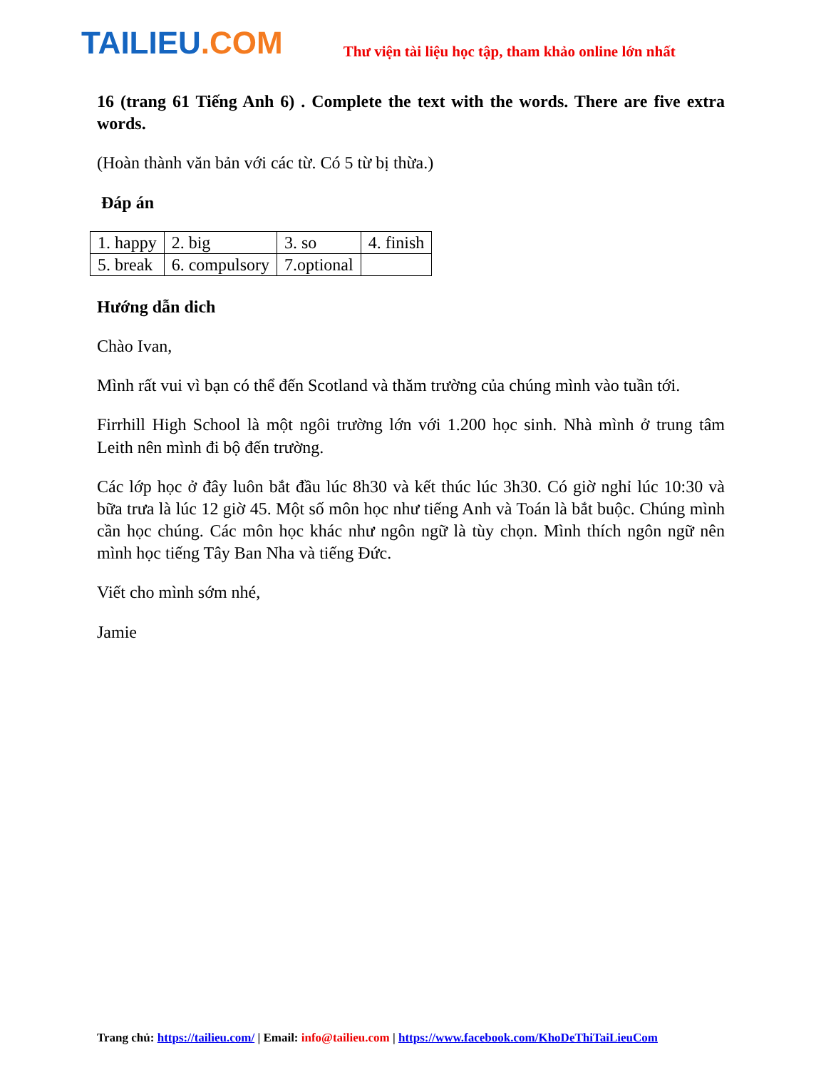TAILIEU.COM
Thư viện tài liệu học tập, tham khảo online lớn nhất
16 (trang 61 Tiếng Anh 6) . Complete the text with the words. There are five extra words.
(Hoàn thành văn bản với các từ. Có 5 từ bị thừa.)
Đáp án
| 1. happy | 2. big | 3. so | 4. finish |
| 5. break | 6. compulsory | 7.optional | |
Hướng dẫn dich
Chào Ivan,
Mình rất vui vì bạn có thể đến Scotland và thăm trường của chúng mình vào tuần tới.
Firrhill High School là một ngôi trường lớn với 1.200 học sinh. Nhà mình ở trung tâm Leith nên mình đi bộ đến trường.
Các lớp học ở đây luôn bắt đầu lúc 8h30 và kết thúc lúc 3h30. Có giờ nghỉ lúc 10:30 và bữa trưa là lúc 12 giờ 45. Một số môn học như tiếng Anh và Toán là bắt buộc. Chúng mình cần học chúng. Các môn học khác như ngôn ngữ là tùy chọn. Mình thích ngôn ngữ nên mình học tiếng Tây Ban Nha và tiếng Đức.
Viết cho mình sớm nhé,
Jamie
Trang chủ: https://tailieu.com/ | Email: info@tailieu.com | https://www.facebook.com/KhoDeThiTaiLieuCom